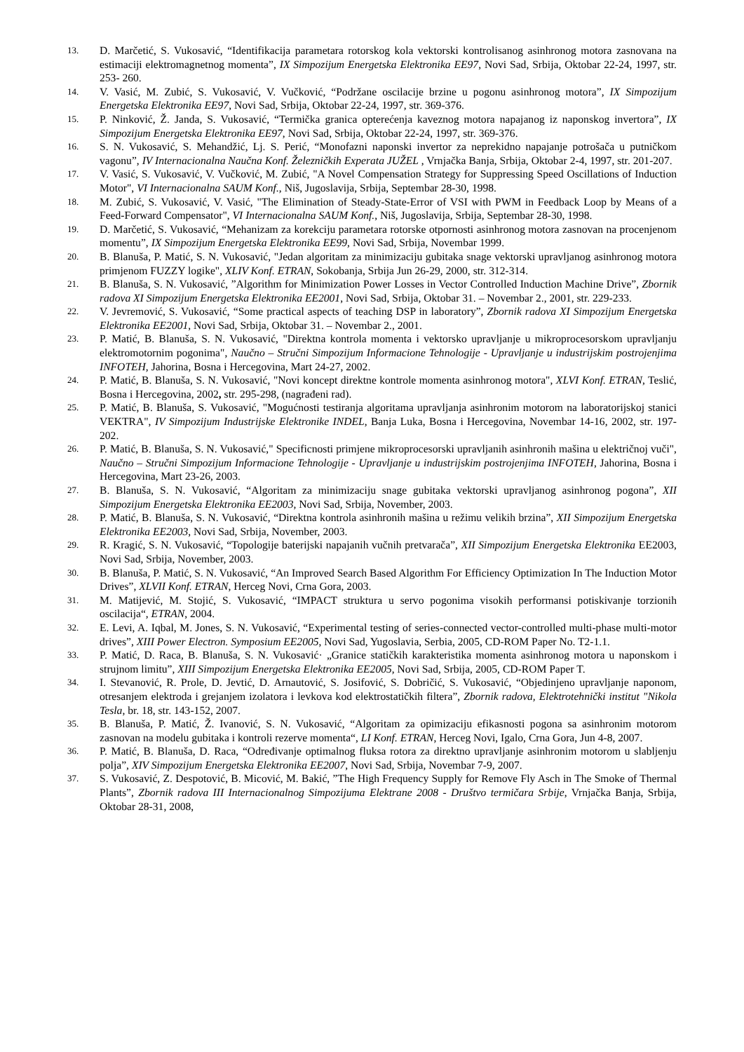13. D. Marčetić, S. Vukosavić, “Identifikacija parametara rotorskog kola vektorski kontrolisanog asinhronog motora zasnovana na estimaciji elektromagnetnog momenta”, IX Simpozijum Energetska Elektronika EE97, Novi Sad, Srbija, Oktobar 22-24, 1997, str. 253- 260.
14. V. Vasić, M. Zubić, S. Vukosavić, V. Vučković, “Podržane oscilacije brzine u pogonu asinhronog motora”, IX Simpozijum Energetska Elektronika EE97, Novi Sad, Srbija, Oktobar 22-24, 1997, str. 369-376.
15. P. Ninković, Ž. Janda, S. Vukosavić, “Termička granica opterećenja kaveznog motora napajanog iz naponskog invertora”, IX Simpozijum Energetska Elektronika EE97, Novi Sad, Srbija, Oktobar 22-24, 1997, str. 369-376.
16. S. N. Vukosavić, S. Mehandžić, Lj. S. Perić, “Monofazni naponski invertor za neprekidno napajanje potrošača u putničkom vagonu”, IV Internacionalna Naučna Konf. Železničkih Experata JUŽEL , Vrnjačka Banja, Srbija, Oktobar 2-4, 1997, str. 201-207.
17. V. Vasić, S. Vukosavić, V. Vučković, M. Zubić, "A Novel Compensation Strategy for Suppressing Speed Oscillations of Induction Motor", VI Internacionalna SAUM Konf., Niš, Jugoslavija, Srbija, Septembar 28-30, 1998.
18. M. Zubić, S. Vukosavić, V. Vasić, "The Elimination of Steady-State-Error of VSI with PWM in Feedback Loop by Means of a Feed-Forward Compensator", VI Internacionalna SAUM Konf., Niš, Jugoslavija, Srbija, Septembar 28-30, 1998.
19. D. Marčetić, S. Vukosavić, “Mehanizam za korekciju parametara rotorske otpornosti asinhronog motora zasnovan na procenjenom momentu”, IX Simpozijum Energetska Elektronika EE99, Novi Sad, Srbija, Novembar 1999.
20. B. Blanuša, P. Matić, S. N. Vukosavić, "Jedan algoritam za minimizaciju gubitaka snage vektorski upravljanog asinhronog motora primjenom FUZZY logike", XLIV Konf. ETRAN, Sokobanja, Srbija Jun 26-29, 2000, str. 312-314.
21. B. Blanuša, S. N. Vukosavić, ”Algorithm for Minimization Power Losses in Vector Controlled Induction Machine Drive”, Zbornik radova XI Simpozijum Energetska Elektronika EE2001, Novi Sad, Srbija, Oktobar 31. – Novembar 2., 2001, str. 229-233.
22. V. Jevremović, S. Vukosavić, “Some practical aspects of teaching DSP in laboratory”, Zbornik radova XI Simpozijum Energetska Elektronika EE2001, Novi Sad, Srbija, Oktobar 31. – Novembar 2., 2001.
23. P. Matić, B. Blanuša, S. N. Vukosavić, "Direktna kontrola momenta i vektorsko upravljanje u mikroprocesorskom upravljanju elektromotornim pogonima", Naučno – Stručni Simpozijum Informacione Tehnologije - Upravljanje u industrijskim postrojenjima INFOTEH, Jahorina, Bosna i Hercegovina, Mart 24-27, 2002.
24. P. Matić, B. Blanuša, S. N. Vukosavić, "Novi koncept direktne kontrole momenta asinhronog motora", XLVI Konf. ETRAN, Teslić, Bosna i Hercegovina, 2002, str. 295-298, (nagrađeni rad).
25. P. Matić, B. Blanuša, S. Vukosavić, "Mogućnosti testiranja algoritama upravljanja asinhronim motorom na laboratorijskoj stanici VEKTRA", IV Simpozijum Industrijske Elektronike INDEL, Banja Luka, Bosna i Hercegovina, Novembar 14-16, 2002, str. 197-202.
26. P. Matić, B. Blanuša, S. N. Vukosavić," Specificnosti primjene mikroprocesorski upravljanih asinhronih mašina u električnoj vuči", Naučno – Stručni Simpozijum Informacione Tehnologije - Upravljanje u industrijskim postrojenjima INFOTEH, Jahorina, Bosna i Hercegovina, Mart 23-26, 2003.
27. B. Blanuša, S. N. Vukosavić, “Algoritam za minimizaciju snage gubitaka vektorski upravljanog asinhronog pogona”, XII Simpozijum Energetska Elektronika EE2003, Novi Sad, Srbija, November, 2003.
28. P. Matić, B. Blanuša, S. N. Vukosavić, “Direktna kontrola asinhronih mašina u režimu velikih brzina”, XII Simpozijum Energetska Elektronika EE2003, Novi Sad, Srbija, November, 2003.
29. R. Kragić, S. N. Vukosavić, “Topologije baterijski napajanih vučnih pretvarača”, XII Simpozijum Energetska Elektronika EE2003, Novi Sad, Srbija, November, 2003.
30. B. Blanuša, P. Matić, S. N. Vukosavić, “An Improved Search Based Algorithm For Efficiency Optimization In The Induction Motor Drives”, XLVII Konf. ETRAN, Herceg Novi, Crna Gora, 2003.
31. M. Matijević, M. Stojić, S. Vukosavić, “IMPACT struktura u servo pogonima visokih performansi potiskivanje torzionih oscilacija“, ETRAN, 2004.
32. E. Levi, A. Iqbal, M. Jones, S. N. Vukosavić, “Experimental testing of series-connected vector-controlled multi-phase multi-motor drives”, XIII Power Electron. Symposium EE2005, Novi Sad, Yugoslavia, Serbia, 2005, CD-ROM Paper No. T2-1.1.
33. P. Matić, D. Raca, B. Blanuša, S. N. Vukosavić· „Granice statičkih karakteristika momenta asinhronog motora u naponskom i strujnom limitu”, XIII Simpozijum Energetska Elektronika EE2005, Novi Sad, Srbija, 2005, CD-ROM Paper T.
34. I. Stevanović, R. Prole, D. Jevtić, D. Arnautović, S. Josifović, S. Dobričić, S. Vukosavić, “Objedinjeno upravljanje naponom, otresanjem elektroda i grejanjem izolatora i levkova kod elektrostatičkih filtera”, Zbornik radova, Elektrotehnički institut "Nikola Tesla, br. 18, str. 143-152, 2007.
35. B. Blanuša, P. Matić, Ž. Ivanović, S. N. Vukosavić, “Algoritam za opimizaciju efikasnosti pogona sa asinhronim motorom zasnovan na modelu gubitaka i kontroli rezerve momenta“, LI Konf. ETRAN, Herceg Novi, Igalo, Crna Gora, Jun 4-8, 2007.
36. P. Matić, B. Blanuša, D. Raca, “Određivanje optimalnog fluksa rotora za direktno upravljanje asinhronim motorom u slabljenju polja”, XIV Simpozijum Energetska Elektronika EE2007, Novi Sad, Srbija, Novembar 7-9, 2007.
37. S. Vukosavić, Z. Despotović, B. Micović, M. Bakić, ”The High Frequency Supply for Remove Fly Asch in The Smoke of Thermal Plants”, Zbornik radova III Internacionalnog Simpozijuma Elektrane 2008 - Društvo termičara Srbije, Vrnjačka Banja, Srbija, Oktobar 28-31, 2008,